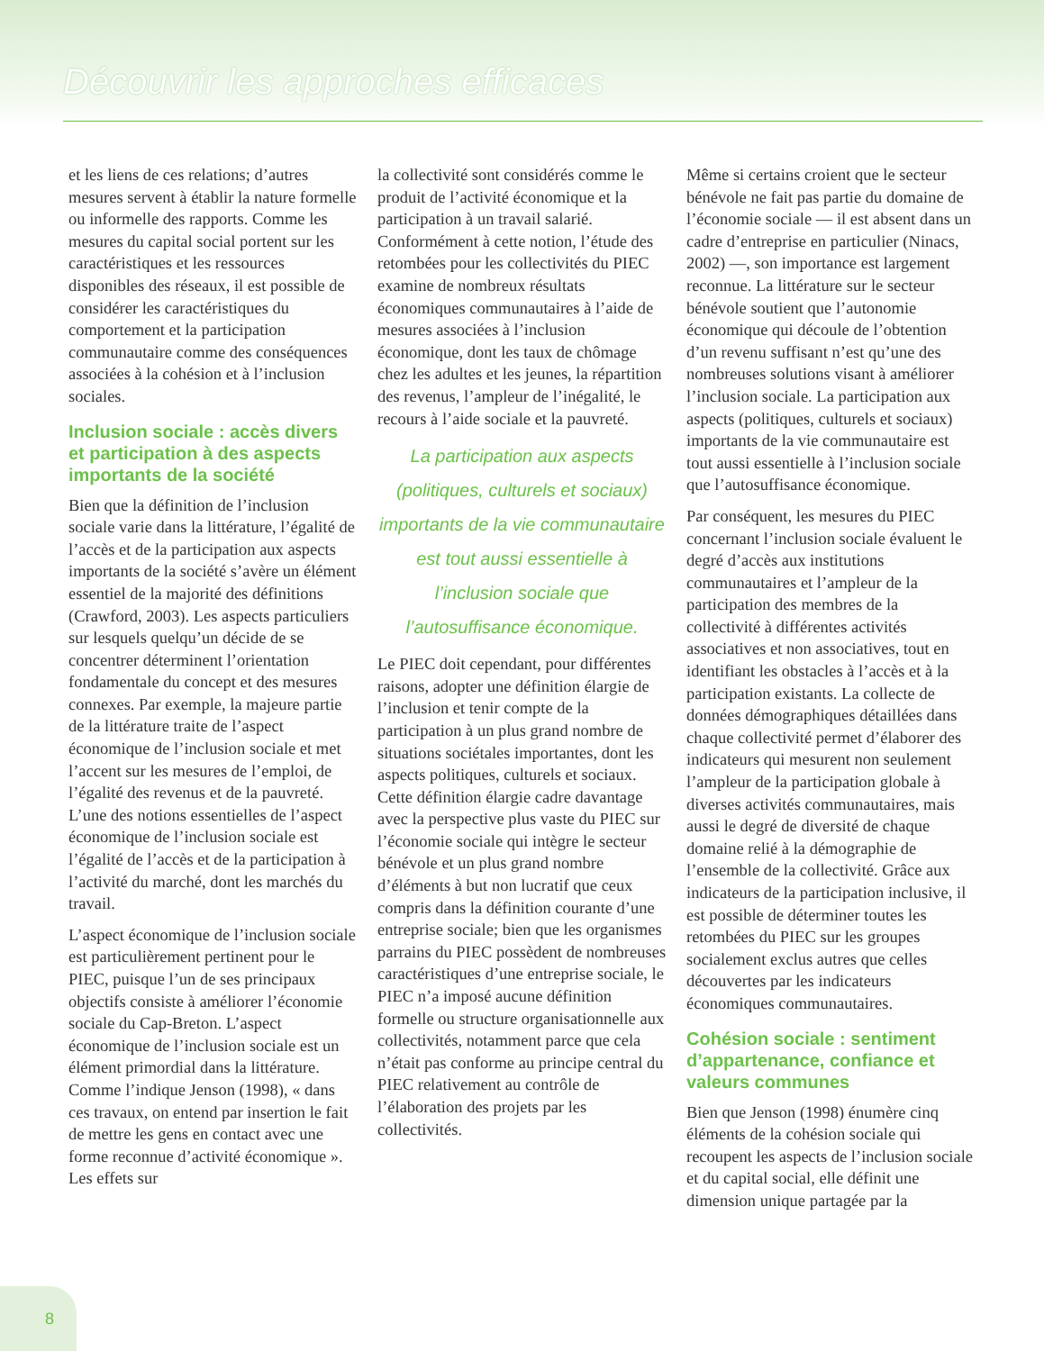Découvrir les approches efficaces
et les liens de ces relations; d’autres mesures servent à établir la nature formelle ou informelle des rapports. Comme les mesures du capital social portent sur les caractéristiques et les ressources disponibles des réseaux, il est possible de considérer les caractéristiques du comportement et la participation communautaire comme des conséquences associées à la cohésion et à l’inclusion sociales.
Inclusion sociale : accès divers et participation à des aspects importants de la société
Bien que la définition de l’inclusion sociale varie dans la littérature, l’égalité de l’accès et de la participation aux aspects importants de la société s’avère un élément essentiel de la majorité des définitions (Crawford, 2003). Les aspects particuliers sur lesquels quelqu’un décide de se concentrer déterminent l’orientation fondamentale du concept et des mesures connexes. Par exemple, la majeure partie de la littérature traite de l’aspect économique de l’inclusion sociale et met l’accent sur les mesures de l’emploi, de l’égalité des revenus et de la pauvreté. L’une des notions essentielles de l’aspect économique de l’inclusion sociale est l’égalité de l’accès et de la participation à l’activité du marché, dont les marchés du travail.
L’aspect économique de l’inclusion sociale est particulièrement pertinent pour le PIEC, puisque l’un de ses principaux objectifs consiste à améliorer l’économie sociale du Cap-Breton. L’aspect économique de l’inclusion sociale est un élément primordial dans la littérature. Comme l’indique Jenson (1998), « dans ces travaux, on entend par insertion le fait de mettre les gens en contact avec une forme reconnue d’activité économique ». Les effets sur
la collectivité sont considérés comme le produit de l’activité économique et la participation à un travail salarié. Conformément à cette notion, l’étude des retombées pour les collectivités du PIEC examine de nombreux résultats économiques communautaires à l’aide de mesures associées à l’inclusion économique, dont les taux de chômage chez les adultes et les jeunes, la répartition des revenus, l’ampleur de l’inégalité, le recours à l’aide sociale et la pauvreté.
La participation aux aspects (politiques, culturels et sociaux) importants de la vie communautaire est tout aussi essentielle à l’inclusion sociale que l’autosuffisance économique.
Le PIEC doit cependant, pour différentes raisons, adopter une définition élargie de l’inclusion et tenir compte de la participation à un plus grand nombre de situations sociétales importantes, dont les aspects politiques, culturels et sociaux. Cette définition élargie cadre davantage avec la perspective plus vaste du PIEC sur l’économie sociale qui intègre le secteur bénévole et un plus grand nombre d’éléments à but non lucratif que ceux compris dans la définition courante d’une entreprise sociale; bien que les organismes parrains du PIEC possèdent de nombreuses caractéristiques d’une entreprise sociale, le PIEC n’a imposé aucune définition formelle ou structure organisationnelle aux collectivités, notamment parce que cela n’était pas conforme au principe central du PIEC relativement au contrôle de l’élaboration des projets par les collectivités.
Même si certains croient que le secteur bénévole ne fait pas partie du domaine de l’économie sociale — il est absent dans un cadre d’entreprise en particulier (Ninacs, 2002) —, son importance est largement reconnue. La littérature sur le secteur bénévole soutient que l’autonomie économique qui découle de l’obtention d’un revenu suffisant n’est qu’une des nombreuses solutions visant à améliorer l’inclusion sociale. La participation aux aspects (politiques, culturels et sociaux) importants de la vie communautaire est tout aussi essentielle à l’inclusion sociale que l’autosuffisance économique.
Par conséquent, les mesures du PIEC concernant l’inclusion sociale évaluent le degré d’accès aux institutions communautaires et l’ampleur de la participation des membres de la collectivité à différentes activités associatives et non associatives, tout en identifiant les obstacles à l’accès et à la participation existants. La collecte de données démographiques détaillées dans chaque collectivité permet d’élaborer des indicateurs qui mesurent non seulement l’ampleur de la participation globale à diverses activités communautaires, mais aussi le degré de diversité de chaque domaine relié à la démographie de l’ensemble de la collectivité. Grâce aux indicateurs de la participation inclusive, il est possible de déterminer toutes les retombées du PIEC sur les groupes socialement exclus autres que celles découvertes par les indicateurs économiques communautaires.
Cohésion sociale : sentiment d’appartenance, confiance et valeurs communes
Bien que Jenson (1998) énumère cinq éléments de la cohésion sociale qui recoupent les aspects de l’inclusion sociale et du capital social, elle définit une dimension unique partagée par la
8